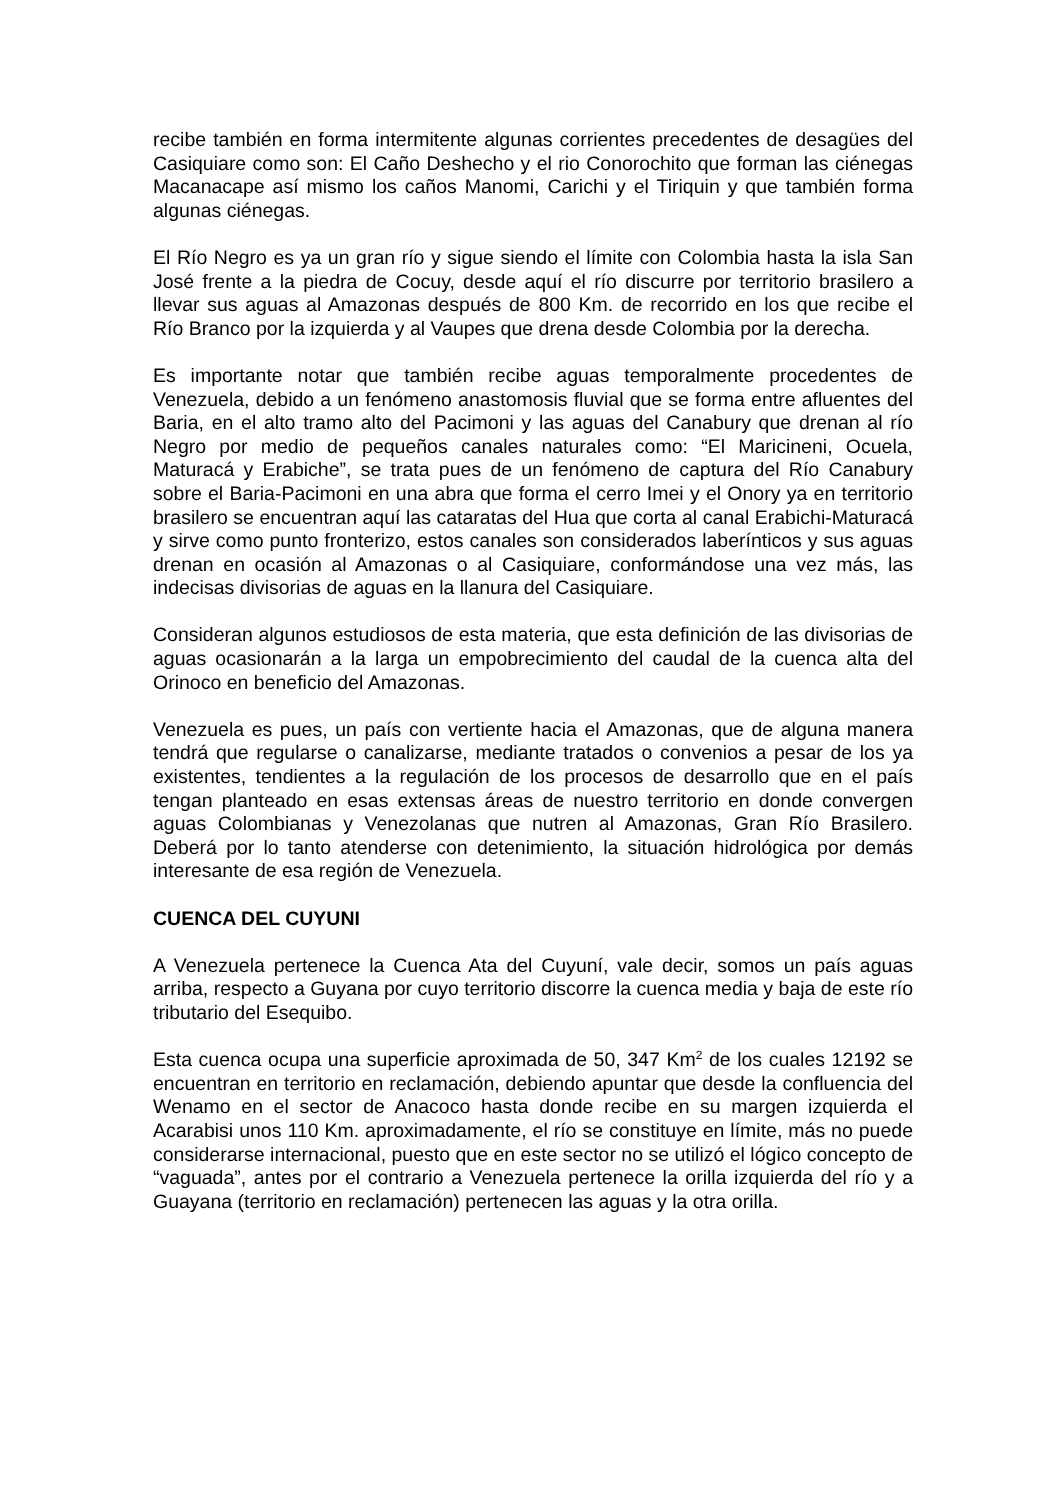recibe también en forma intermitente algunas corrientes precedentes de desagües del Casiquiare como son: El Caño Deshecho y el rio Conorochito que forman las ciénegas Macanacape así mismo los caños Manomi, Carichi y el Tiriquin y que también forma algunas ciénegas.
El Río Negro es ya un gran río y sigue siendo el límite con Colombia hasta la isla San José frente a la piedra de Cocuy, desde aquí el río discurre por territorio brasilero a llevar sus aguas al Amazonas después de 800 Km. de recorrido en los que recibe el Río Branco por la izquierda y al Vaupes que drena desde Colombia por la derecha.
Es importante notar que también recibe aguas temporalmente procedentes de Venezuela, debido a un fenómeno anastomosis fluvial que se forma entre afluentes del Baria, en el alto tramo alto del Pacimoni y las aguas del Canabury que drenan al río Negro por medio de pequeños canales naturales como: “El Maricineni, Ocuela, Maturacá y Erabiche”, se trata pues de un fenómeno de captura del Río Canabury sobre el Baria-Pacimoni en una abra que forma el cerro Imei y el Onory ya en territorio brasilero se encuentran aquí las cataratas del Hua que corta al canal Erabichi-Maturacá y sirve como punto fronterizo, estos canales son considerados laberínticos y sus aguas drenan en ocasión al Amazonas o al Casiquiare, conformándose una vez más, las indecisas divisorias de aguas en la llanura del Casiquiare.
Consideran algunos estudiosos de esta materia, que esta definición de las divisorias de aguas ocasionarán a la larga un empobrecimiento del caudal de la cuenca alta del Orinoco en beneficio del Amazonas.
Venezuela es pues, un país con vertiente hacia el Amazonas, que de alguna manera tendrá que regularse o canalizarse, mediante tratados o convenios a pesar de los ya existentes, tendientes a la regulación de los procesos de desarrollo que en el país tengan planteado en esas extensas áreas de nuestro territorio en donde convergen aguas Colombianas y Venezolanas que nutren al Amazonas, Gran Río Brasilero. Deberá por lo tanto atenderse con detenimiento, la situación hidrológica por demás interesante de esa región de Venezuela.
CUENCA DEL CUYUNI
A Venezuela pertenece la Cuenca Ata del Cuyuní, vale decir, somos un país aguas arriba, respecto a Guyana por cuyo territorio discorre la cuenca media y baja de este río tributario del Esequibo.
Esta cuenca ocupa una superficie aproximada de 50, 347 Km<sup>2</sup> de los cuales 12192 se encuentran en territorio en reclamación, debiendo apuntar que desde la confluencia del Wenamo en el sector de Anacoco hasta donde recibe en su margen izquierda el Acarabisi unos 110 Km. aproximadamente, el río se constituye en límite, más no puede considerarse internacional, puesto que en este sector no se utilizó el lógico concepto de “vaguada”, antes por el contrario a Venezuela pertenece la orilla izquierda del río y a Guayana (territorio en reclamación) pertenecen las aguas y la otra orilla.